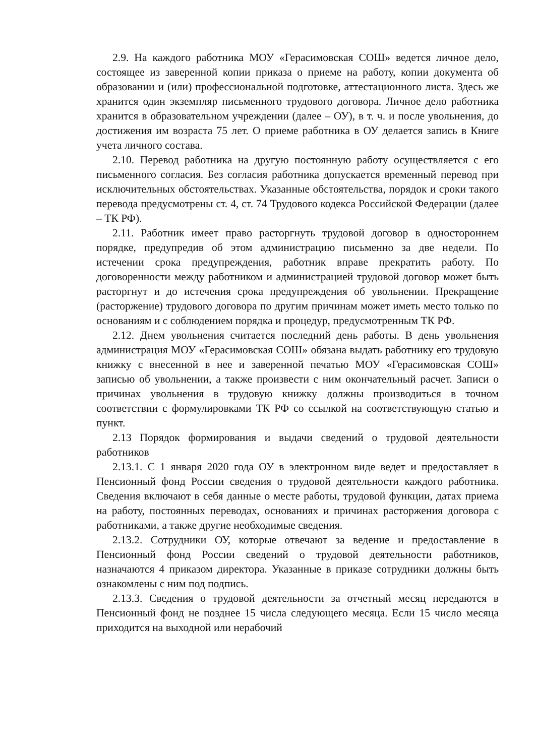2.9. На каждого работника МОУ «Герасимовская СОШ» ведется личное дело, состоящее из заверенной копии приказа о приеме на работу, копии документа об образовании и (или) профессиональной подготовке, аттестационного листа. Здесь же хранится один экземпляр письменного трудового договора. Личное дело работника хранится в образовательном учреждении (далее – ОУ), в т. ч. и после увольнения, до достижения им возраста 75 лет. О приеме работника в ОУ делается запись в Книге учета личного состава.
2.10. Перевод работника на другую постоянную работу осуществляется с его письменного согласия. Без согласия работника допускается временный перевод при исключительных обстоятельствах. Указанные обстоятельства, порядок и сроки такого перевода предусмотрены ст. 4, ст. 74 Трудового кодекса Российской Федерации (далее – ТК РФ).
2.11. Работник имеет право расторгнуть трудовой договор в одностороннем порядке, предупредив об этом администрацию письменно за две недели. По истечении срока предупреждения, работник вправе прекратить работу. По договоренности между работником и администрацией трудовой договор может быть расторгнут и до истечения срока предупреждения об увольнении. Прекращение (расторжение) трудового договора по другим причинам может иметь место только по основаниям и с соблюдением порядка и процедур, предусмотренным ТК РФ.
2.12. Днем увольнения считается последний день работы. В день увольнения администрация МОУ «Герасимовская СОШ» обязана выдать работнику его трудовую книжку с внесенной в нее и заверенной печатью МОУ «Герасимовская СОШ» записью об увольнении, а также произвести с ним окончательный расчет. Записи о причинах увольнения в трудовую книжку должны производиться в точном соответствии с формулировками ТК РФ со ссылкой на соответствующую статью и пункт.
2.13 Порядок формирования и выдачи сведений о трудовой деятельности работников
2.13.1. С 1 января 2020 года ОУ в электронном виде ведет и предоставляет в Пенсионный фонд России сведения о трудовой деятельности каждого работника. Сведения включают в себя данные о месте работы, трудовой функции, датах приема на работу, постоянных переводах, основаниях и причинах расторжения договора с работниками, а также другие необходимые сведения.
2.13.2. Сотрудники ОУ, которые отвечают за ведение и предоставление в Пенсионный фонд России сведений о трудовой деятельности работников, назначаются 4 приказом директора. Указанные в приказе сотрудники должны быть ознакомлены с ним под подпись.
2.13.3. Сведения о трудовой деятельности за отчетный месяц передаются в Пенсионный фонд не позднее 15 числа следующего месяца. Если 15 число месяца приходится на выходной или нерабочий